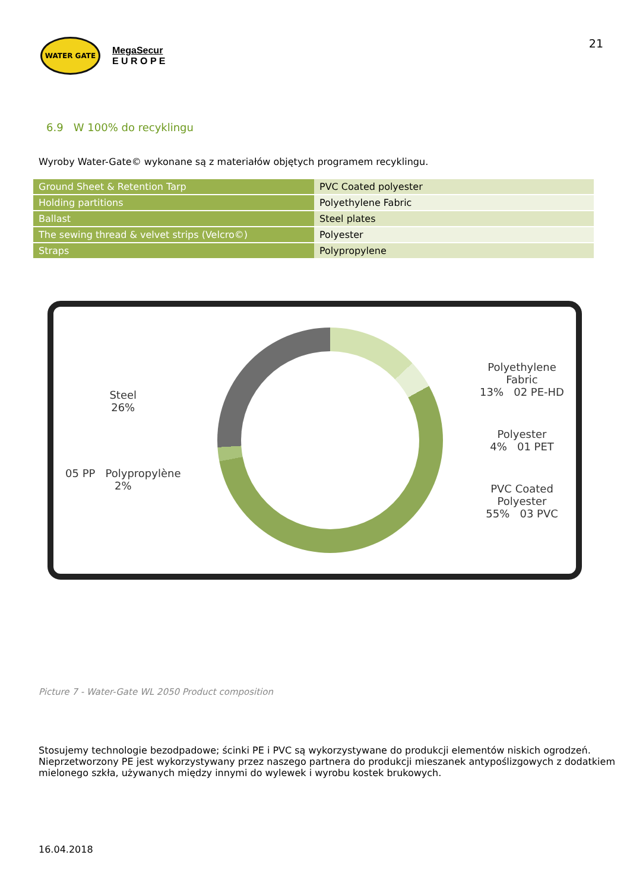WATER GATE
MegaSecur
E U R O P E
21
6.9 W 100% do recyklingu
Wyroby Water-Gate© wykonane są z materiałów objętych programem recyklingu.
| Ground Sheet & Retention Tarp | PVC Coated polyester |
| Holding partitions | Polyethylene Fabric |
| Ballast | Steel plates |
| The sewing thread & velvet strips (Velcro©) | Polyester |
| Straps | Polypropylene |
Steel
26%
05 PP Polypropylène
2%
Polyethylene
Fabric
13% 02 PE-HD
Polyester
4% 01 PET
PVC Coated
Polyester
55% 03 PVC
Picture 7 - Water-Gate WL 2050 Product composition
Stosujemy technologie bezodpadowe; ścinki PE i PVC są wykorzystywane do produkcji elementów niskich ogrodzeń. Nieprzetworzony PE jest wykorzystywany przez naszego partnera do produkcji mieszanek antypoślizgowych z dodatkiem mielonego szkła, używanych między innymi do wylewek i wyrobu kostek brukowych.
16.04.2018